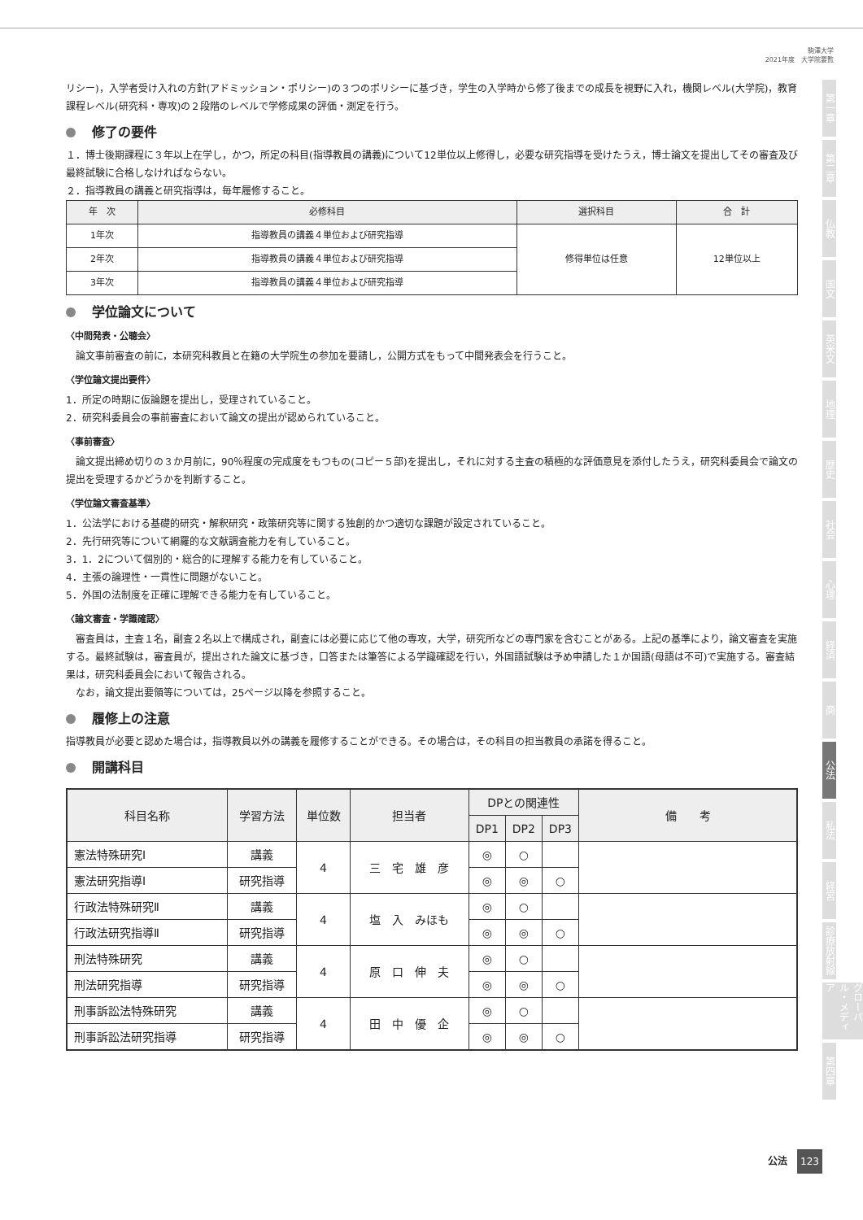駒澤大学
2021年度　大学院要覧
リシー)，入学者受け入れの方針(アドミッション・ポリシー)の３つのポリシーに基づき，学生の入学時から修了後までの成長を視野に入れ，機関レベル(大学院)，教育課程レベル(研究科・専攻)の２段階のレベルで学修成果の評価・測定を行う。
修了の要件
１．博士後期課程に３年以上在学し，かつ，所定の科目(指導教員の講義)について12単位以上修得し，必要な研究指導を受けたうえ，博士論文を提出してその審査及び最終試験に合格しなければならない。
２．指導教員の講義と研究指導は，毎年履修すること。
| 年 次 | 必修科目 | 選択科目 | 合 計 |
| --- | --- | --- | --- |
| 1年次 | 指導教員の講義４単位および研究指導 | 修得単位は任意 | 12単位以上 |
| 2年次 | 指導教員の講義４単位および研究指導 | | |
| 3年次 | 指導教員の講義４単位および研究指導 | | |
学位論文について
〈中間発表・公聴会〉
　論文事前審査の前に，本研究科教員と在籍の大学院生の参加を要請し，公開方式をもって中間発表会を行うこと。
〈学位論文提出要件〉
1．所定の時期に仮論題を提出し，受理されていること。
2．研究科委員会の事前審査において論文の提出が認められていること。
〈事前審査〉
　論文提出締め切りの３か月前に，90％程度の完成度をもつもの(コピー５部)を提出し，それに対する主査の積極的な評価意見を添付したうえ，研究科委員会で論文の提出を受理するかどうかを判断すること。
〈学位論文審査基準〉
1．公法学における基礎的研究・解釈研究・政策研究等に関する独創的かつ適切な課題が設定されていること。
2．先行研究等について網羅的な文献調査能力を有していること。
3．1．2について個別的・総合的に理解する能力を有していること。
4．主張の論理性・一貫性に問題がないこと。
5．外国の法制度を正確に理解できる能力を有していること。
〈論文審査・学識確認〉
　審査員は，主査１名，副査２名以上で構成され，副査には必要に応じて他の専攻，大学，研究所などの専門家を含むことがある。上記の基準により，論文審査を実施する。最終試験は，審査員が，提出された論文に基づき，口答または筆答による学識確認を行い，外国語試験は予め申請した１か国語(母語は不可)で実施する。審査結果は，研究科委員会において報告される。
　なお，論文提出要領等については，25ページ以降を参照すること。
履修上の注意
指導教員が必要と認めた場合は，指導教員以外の講義を履修することができる。その場合は，その科目の担当教員の承諾を得ること。
開講科目
| 科目名称 | 学習方法 | 単位数 | 担当者 | DPとの関連性 | | | 備 考 |
| --- | --- | --- | --- | --- | --- | --- | --- |
| | | | | DP1 | DP2 | DP3 | |
| 憲法特殊研究Ⅰ | 講義 | 4 | 三 宅 雄 彦 | ◎ | ○ | | |
| 憲法研究指導Ⅰ | 研究指導 | | | ◎ | ◎ | ○ | |
| 行政法特殊研究Ⅱ | 講義 | 4 | 塩 入 みほも | ◎ | ○ | | |
| 行政法研究指導Ⅱ | 研究指導 | | | ◎ | ◎ | ○ | |
| 刑法特殊研究 | 講義 | 4 | 原 口 伸 夫 | ◎ | ○ | | |
| 刑法研究指導 | 研究指導 | | | ◎ | ◎ | ○ | |
| 刑事訴訟法特殊研究 | 講義 | 4 | 田 中 優 企 | ◎ | ○ | | |
| 刑事訴訟法研究指導 | 研究指導 | | | ◎ | ◎ | ○ | |
第一章
第二章
仏教
国文
英米文
地理
歴史
社会
心理
経済
商
公法
私法
経営
診療放射線
グローバル・メディア
第四章
公法 123